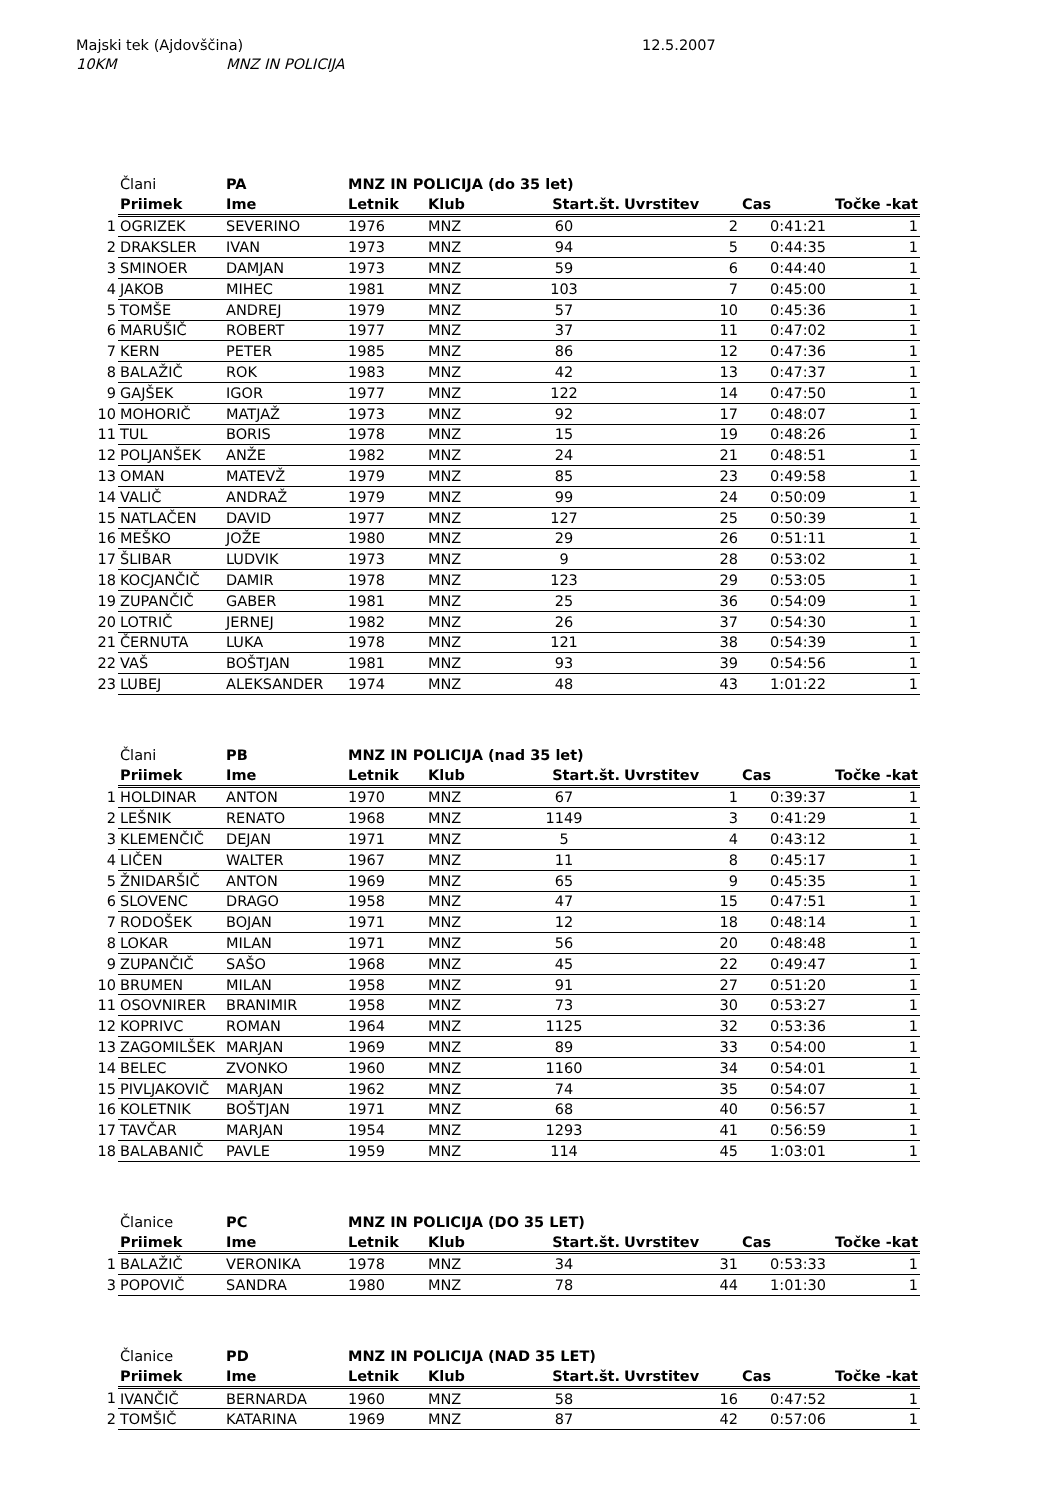Majski tek (Ajdovščina) 12.5.2007
10KM MNZ IN POLICIJA
| | Člani | PA | MNZ IN POLICIJA (do 35 let) | | | | | |
| | Priimek | Ime | Letnik | Klub | Start.št. | Uvrstitev | Cas | Točke -kat |
| 1 | OGRIZEK | SEVERINO | 1976 | MNZ | 60 | 2 | 0:41:21 | 1 |
| 2 | DRAKSLER | IVAN | 1973 | MNZ | 94 | 5 | 0:44:35 | 1 |
| 3 | SMINOER | DAMJAN | 1973 | MNZ | 59 | 6 | 0:44:40 | 1 |
| 4 | JAKOB | MIHEC | 1981 | MNZ | 103 | 7 | 0:45:00 | 1 |
| 5 | TOMŠE | ANDREJ | 1979 | MNZ | 57 | 10 | 0:45:36 | 1 |
| 6 | MARUŠIČ | ROBERT | 1977 | MNZ | 37 | 11 | 0:47:02 | 1 |
| 7 | KERN | PETER | 1985 | MNZ | 86 | 12 | 0:47:36 | 1 |
| 8 | BALAŽIČ | ROK | 1983 | MNZ | 42 | 13 | 0:47:37 | 1 |
| 9 | GAJŠEK | IGOR | 1977 | MNZ | 122 | 14 | 0:47:50 | 1 |
| 10 | MOHORIČ | MATJAŽ | 1973 | MNZ | 92 | 17 | 0:48:07 | 1 |
| 11 | TUL | BORIS | 1978 | MNZ | 15 | 19 | 0:48:26 | 1 |
| 12 | POLJANŠEK | ANŽE | 1982 | MNZ | 24 | 21 | 0:48:51 | 1 |
| 13 | OMAN | MATEVŽ | 1979 | MNZ | 85 | 23 | 0:49:58 | 1 |
| 14 | VALIČ | ANDRAŽ | 1979 | MNZ | 99 | 24 | 0:50:09 | 1 |
| 15 | NATLAČEN | DAVID | 1977 | MNZ | 127 | 25 | 0:50:39 | 1 |
| 16 | MEŠKO | JOŽE | 1980 | MNZ | 29 | 26 | 0:51:11 | 1 |
| 17 | ŠLIBAR | LUDVIK | 1973 | MNZ | 9 | 28 | 0:53:02 | 1 |
| 18 | KOCJANČIČ | DAMIR | 1978 | MNZ | 123 | 29 | 0:53:05 | 1 |
| 19 | ZUPANČIČ | GABER | 1981 | MNZ | 25 | 36 | 0:54:09 | 1 |
| 20 | LOTRIČ | JERNEJ | 1982 | MNZ | 26 | 37 | 0:54:30 | 1 |
| 21 | ČERNUTA | LUKA | 1978 | MNZ | 121 | 38 | 0:54:39 | 1 |
| 22 | VAŠ | BOŠTJAN | 1981 | MNZ | 93 | 39 | 0:54:56 | 1 |
| 23 | LUBEJ | ALEKSANDER | 1974 | MNZ | 48 | 43 | 1:01:22 | 1 |
| | Člani | PB | MNZ IN POLICIJA (nad 35 let) | | | | | |
| | Priimek | Ime | Letnik | Klub | Start.št. | Uvrstitev | Cas | Točke -kat |
| 1 | HOLDINAR | ANTON | 1970 | MNZ | 67 | 1 | 0:39:37 | 1 |
| 2 | LEŠNIK | RENATO | 1968 | MNZ | 1149 | 3 | 0:41:29 | 1 |
| 3 | KLEMENČIČ | DEJAN | 1971 | MNZ | 5 | 4 | 0:43:12 | 1 |
| 4 | LIČEN | WALTER | 1967 | MNZ | 11 | 8 | 0:45:17 | 1 |
| 5 | ŽNIDARŠIČ | ANTON | 1969 | MNZ | 65 | 9 | 0:45:35 | 1 |
| 6 | SLOVENC | DRAGO | 1958 | MNZ | 47 | 15 | 0:47:51 | 1 |
| 7 | RODOŠEK | BOJAN | 1971 | MNZ | 12 | 18 | 0:48:14 | 1 |
| 8 | LOKAR | MILAN | 1971 | MNZ | 56 | 20 | 0:48:48 | 1 |
| 9 | ZUPANČIČ | SAŠO | 1968 | MNZ | 45 | 22 | 0:49:47 | 1 |
| 10 | BRUMEN | MILAN | 1958 | MNZ | 91 | 27 | 0:51:20 | 1 |
| 11 | OSOVNIRER | BRANIMIR | 1958 | MNZ | 73 | 30 | 0:53:27 | 1 |
| 12 | KOPRIVC | ROMAN | 1964 | MNZ | 1125 | 32 | 0:53:36 | 1 |
| 13 | ZAGOMILŠEK | MARJAN | 1969 | MNZ | 89 | 33 | 0:54:00 | 1 |
| 14 | BELEC | ZVONKO | 1960 | MNZ | 1160 | 34 | 0:54:01 | 1 |
| 15 | PIVLJAKOVIČ | MARJAN | 1962 | MNZ | 74 | 35 | 0:54:07 | 1 |
| 16 | KOLETNIK | BOŠTJAN | 1971 | MNZ | 68 | 40 | 0:56:57 | 1 |
| 17 | TAVČAR | MARJAN | 1954 | MNZ | 1293 | 41 | 0:56:59 | 1 |
| 18 | BALABANIČ | PAVLE | 1959 | MNZ | 114 | 45 | 1:03:01 | 1 |
| | Članice | PC | MNZ IN POLICIJA (DO 35 LET) | | | | | |
| | Priimek | Ime | Letnik | Klub | Start.št. | Uvrstitev | Cas | Točke -kat |
| 1 | BALAŽIČ | VERONIKA | 1978 | MNZ | 34 | 31 | 0:53:33 | 1 |
| 3 | POPOVIČ | SANDRA | 1980 | MNZ | 78 | 44 | 1:01:30 | 1 |
| | Članice | PD | MNZ IN POLICIJA (NAD 35 LET) | | | | | |
| | Priimek | Ime | Letnik | Klub | Start.št. | Uvrstitev | Cas | Točke -kat |
| 1 | IVANČIČ | BERNARDA | 1960 | MNZ | 58 | 16 | 0:47:52 | 1 |
| 2 | TOMŠIČ | KATARINA | 1969 | MNZ | 87 | 42 | 0:57:06 | 1 |